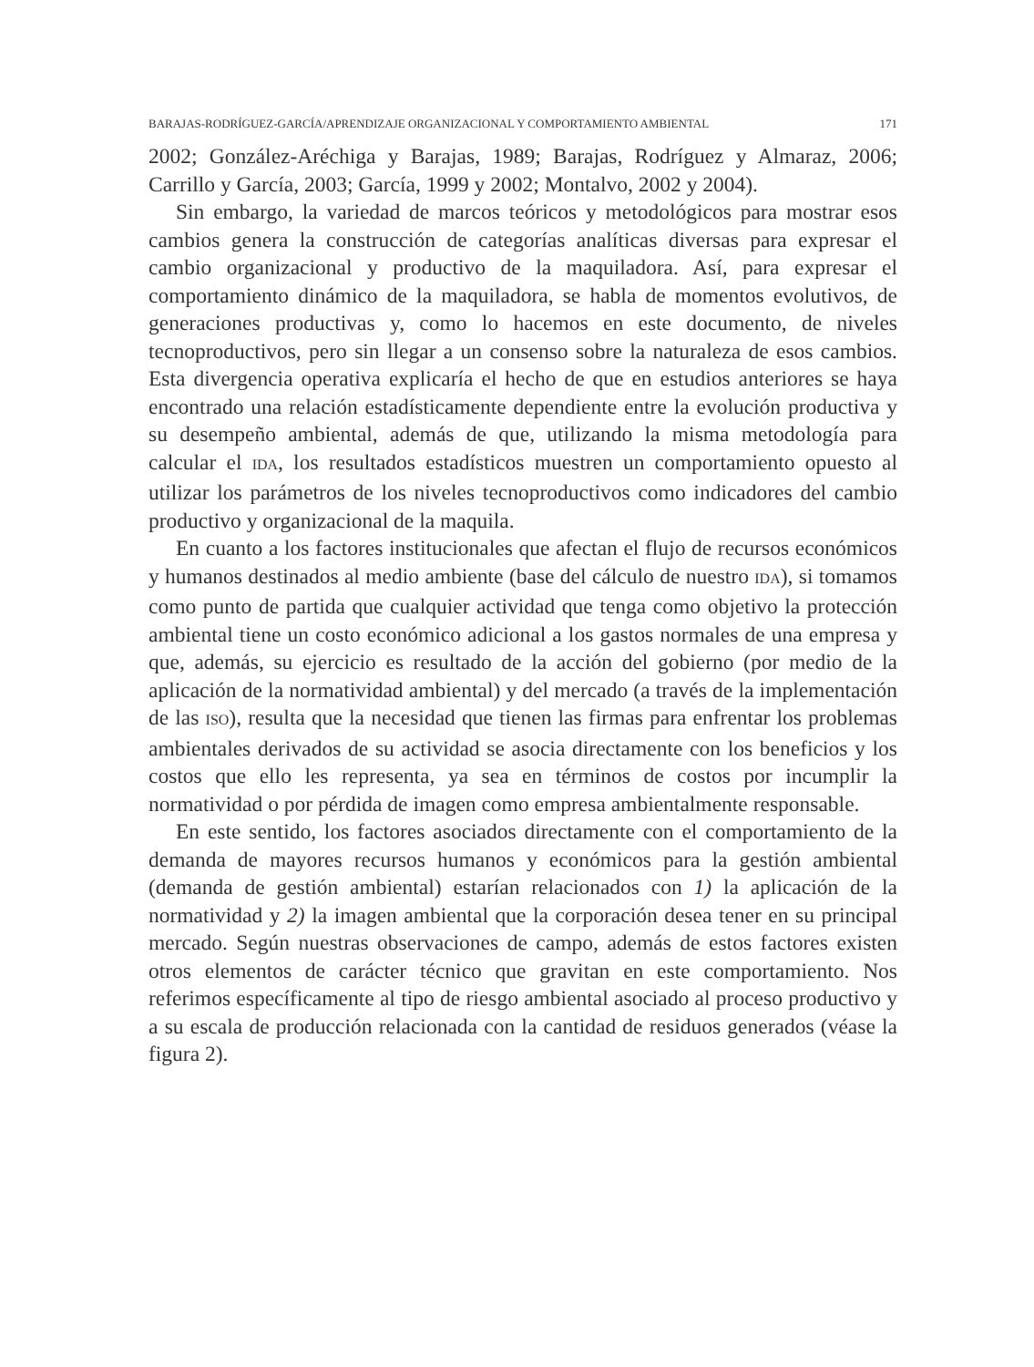BARAJAS-RODRÍGUEZ-GARCÍA/APRENDIZAJE ORGANIZACIONAL Y COMPORTAMIENTO AMBIENTAL 171
2002; González-Aréchiga y Barajas, 1989; Barajas, Rodríguez y Almaraz, 2006; Carrillo y García, 2003; García, 1999 y 2002; Montalvo, 2002 y 2004).
Sin embargo, la variedad de marcos teóricos y metodológicos para mostrar esos cambios genera la construcción de categorías analíticas diversas para expresar el cambio organizacional y productivo de la maquiladora. Así, para expresar el comportamiento dinámico de la maquiladora, se habla de momentos evolutivos, de generaciones productivas y, como lo hacemos en este documento, de niveles tecnoproductivos, pero sin llegar a un consenso sobre la naturaleza de esos cambios. Esta divergencia operativa explicaría el hecho de que en estudios anteriores se haya encontrado una relación estadísticamente dependiente entre la evolución productiva y su desempeño ambiental, además de que, utilizando la misma metodología para calcular el IDA, los resultados estadísticos muestren un comportamiento opuesto al utilizar los parámetros de los niveles tecnoproductivos como indicadores del cambio productivo y organizacional de la maquila.
En cuanto a los factores institucionales que afectan el flujo de recursos económicos y humanos destinados al medio ambiente (base del cálculo de nuestro IDA), si tomamos como punto de partida que cualquier actividad que tenga como objetivo la protección ambiental tiene un costo económico adicional a los gastos normales de una empresa y que, además, su ejercicio es resultado de la acción del gobierno (por medio de la aplicación de la normatividad ambiental) y del mercado (a través de la implementación de las ISO), resulta que la necesidad que tienen las firmas para enfrentar los problemas ambientales derivados de su actividad se asocia directamente con los beneficios y los costos que ello les representa, ya sea en términos de costos por incumplir la normatividad o por pérdida de imagen como empresa ambientalmente responsable.
En este sentido, los factores asociados directamente con el comportamiento de la demanda de mayores recursos humanos y económicos para la gestión ambiental (demanda de gestión ambiental) estarían relacionados con 1) la aplicación de la normatividad y 2) la imagen ambiental que la corporación desea tener en su principal mercado. Según nuestras observaciones de campo, además de estos factores existen otros elementos de carácter técnico que gravitan en este comportamiento. Nos referimos específicamente al tipo de riesgo ambiental asociado al proceso productivo y a su escala de producción relacionada con la cantidad de residuos generados (véase la figura 2).